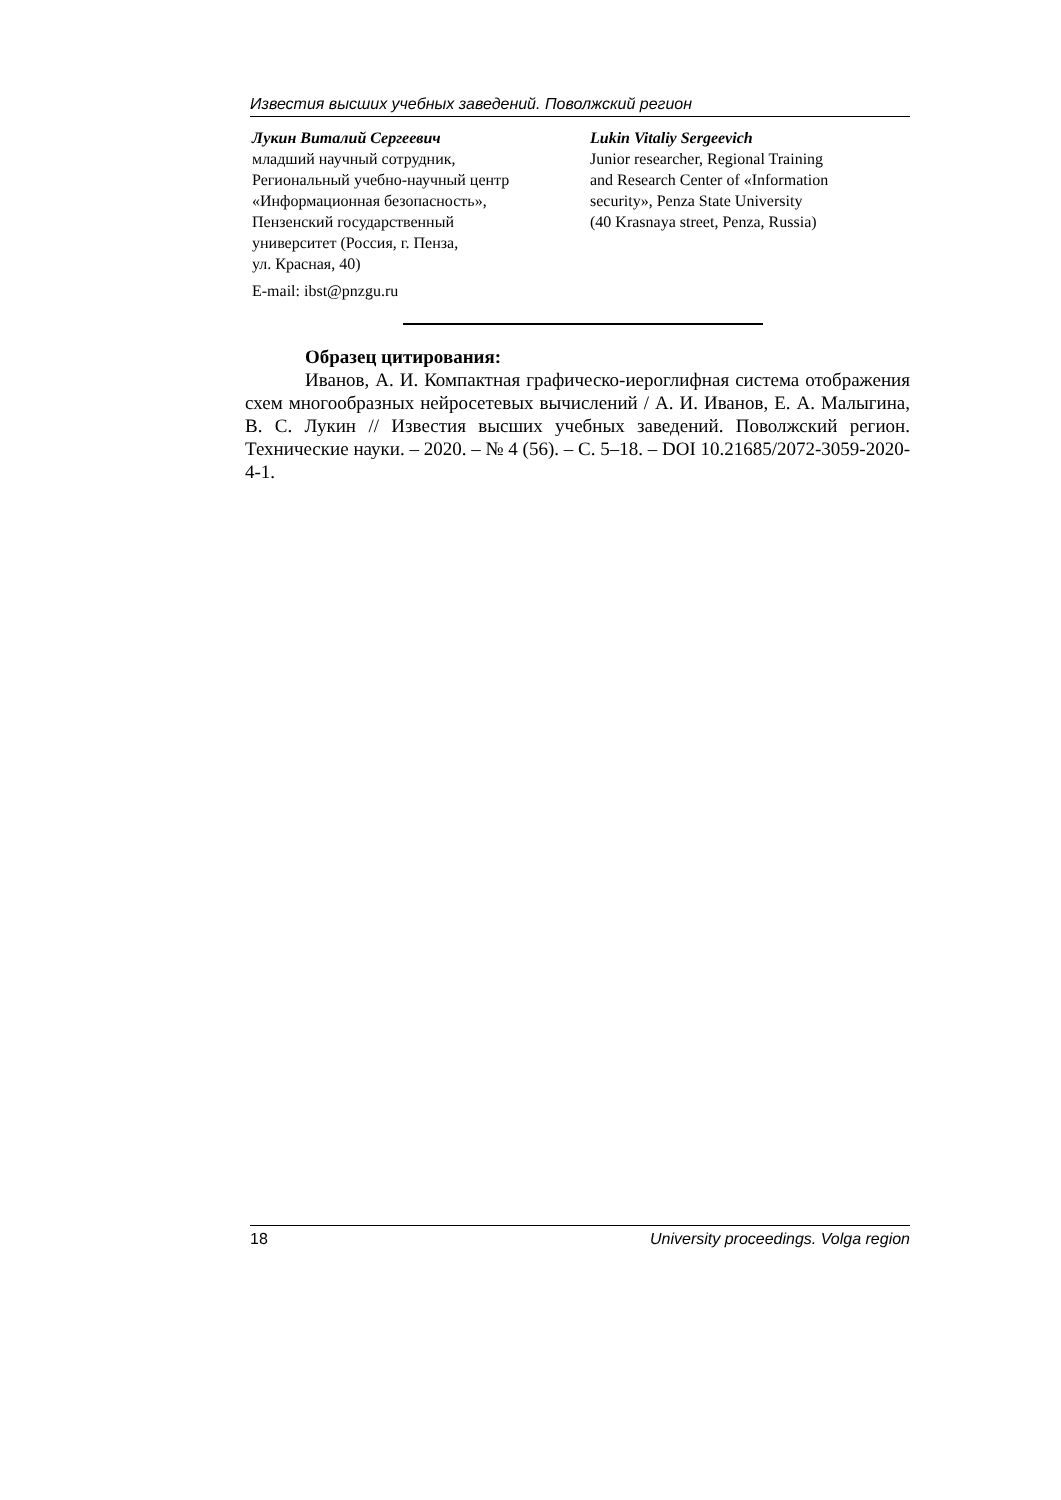Известия высших учебных заведений. Поволжский регион
Лукин Виталий Сергеевич
младший научный сотрудник,
Региональный учебно-научный центр
«Информационная безопасность»,
Пензенский государственный
университет (Россия, г. Пенза,
ул. Красная, 40)
E-mail: ibst@pnzgu.ru
Lukin Vitaliy Sergeevich
Junior researcher, Regional Training
and Research Center of «Information
security», Penza State University
(40 Krasnaya street, Penza, Russia)
Образец цитирования:
Иванов, А. И. Компактная графическо-иероглифная система отображения схем многообразных нейросетевых вычислений / А. И. Иванов, Е. А. Малыгина, В. С. Лукин // Известия высших учебных заведений. Поволжский регион. Технические науки. – 2020. – № 4 (56). – С. 5–18. – DOI 10.21685/2072-3059-2020-4-1.
18 University proceedings. Volga region